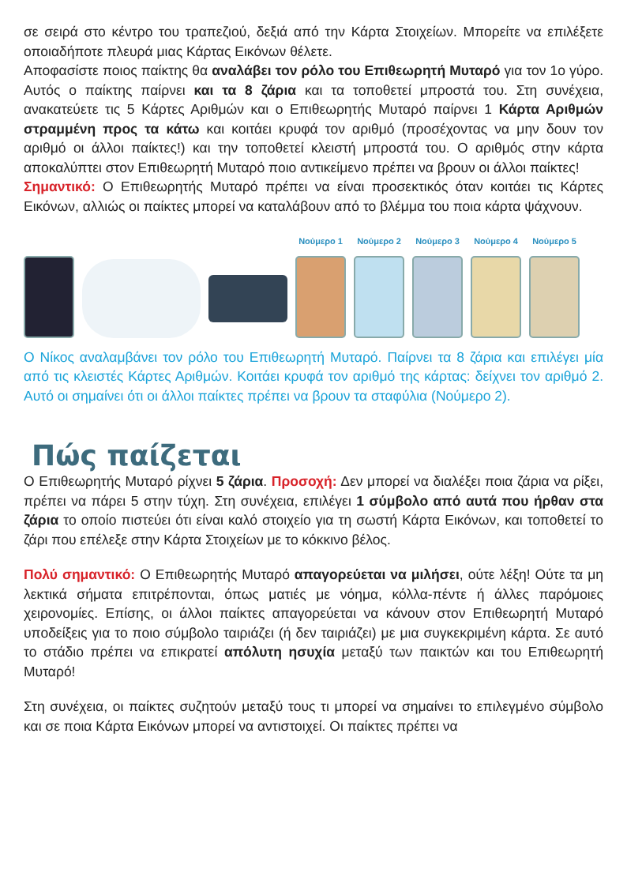σε σειρά στο κέντρο του τραπεζιού, δεξιά από την Κάρτα Στοιχείων. Μπορείτε να επιλέξετε οποιαδήποτε πλευρά μιας Κάρτας Εικόνων θέλετε.
Αποφασίστε ποιος παίκτης θα αναλάβει τον ρόλο του Επιθεωρητή Μυταρό για τον 1ο γύρο. Αυτός ο παίκτης παίρνει και τα 8 ζάρια και τα τοποθετεί μπροστά του. Στη συνέχεια, ανακατεύετε τις 5 Κάρτες Αριθμών και ο Επιθεωρητής Μυταρό παίρνει 1 Κάρτα Αριθμών στραμμένη προς τα κάτω και κοιτάει κρυφά τον αριθμό (προσέχοντας να μην δουν τον αριθμό οι άλλοι παίκτες!) και την τοποθετεί κλειστή μπροστά του. Ο αριθμός στην κάρτα αποκαλύπτει στον Επιθεωρητή Μυταρό ποιο αντικείμενο πρέπει να βρουν οι άλλοι παίκτες!
Σημαντικό: Ο Επιθεωρητής Μυταρό πρέπει να είναι προσεκτικός όταν κοιτάει τις Κάρτες Εικόνων, αλλιώς οι παίκτες μπορεί να καταλάβουν από το βλέμμα του ποια κάρτα ψάχνουν.
Νούμερο 1
Νούμερο 2
Νούμερο 3
Νούμερο 4
Νούμερο 5
Ο Νίκος αναλαμβάνει τον ρόλο του Επιθεωρητή Μυταρό. Παίρνει τα 8 ζάρια και επιλέγει μία από τις κλειστές Κάρτες Αριθμών. Κοιτάει κρυφά τον αριθμό της κάρτας: δείχνει τον αριθμό 2. Αυτό οι σημαίνει ότι οι άλλοι παίκτες πρέπει να βρουν τα σταφύλια (Νούμερο 2).
Πώς παίζεται
Ο Επιθεωρητής Μυταρό ρίχνει 5 ζάρια. Προσοχή: Δεν μπορεί να διαλέξει ποια ζάρια να ρίξει, πρέπει να πάρει 5 στην τύχη. Στη συνέχεια, επιλέγει 1 σύμβολο από αυτά που ήρθαν στα ζάρια το οποίο πιστεύει ότι είναι καλό στοιχείο για τη σωστή Κάρτα Εικόνων, και τοποθετεί το ζάρι που επέλεξε στην Κάρτα Στοιχείων με το κόκκινο βέλος.
Πολύ σημαντικό: Ο Επιθεωρητής Μυταρό απαγορεύεται να μιλήσει, ούτε λέξη! Ούτε τα μη λεκτικά σήματα επιτρέπονται, όπως ματιές με νόημα, κόλλα-πέντε ή άλλες παρόμοιες χειρονομίες. Επίσης, οι άλλοι παίκτες απαγορεύεται να κάνουν στον Επιθεωρητή Μυταρό υποδείξεις για το ποιο σύμβολο ταιριάζει (ή δεν ταιριάζει) με μια συγκεκριμένη κάρτα. Σε αυτό το στάδιο πρέπει να επικρατεί απόλυτη ησυχία μεταξύ των παικτών και του Επιθεωρητή Μυταρό!
Στη συνέχεια, οι παίκτες συζητούν μεταξύ τους τι μπορεί να σημαίνει το επιλεγμένο σύμβολο και σε ποια Κάρτα Εικόνων μπορεί να αντιστοιχεί. Οι παίκτες πρέπει να